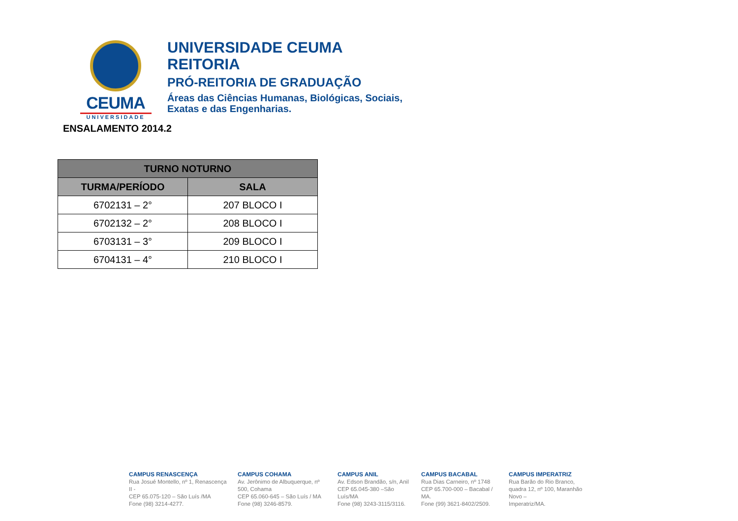CEUMA
UNIVERSIDADE
UNIVERSIDADE CEUMA
REITORIA
PRÓ-REITORIA DE GRADUAÇÃO
Áreas das Ciências Humanas, Biológicas, Sociais,
Exatas e das Engenharias.
ENSALAMENTO 2014.2
| TURNO NOTURNO | |
| --- | --- |
| TURMA/PERÍODO | SALA |
| 6702131 – 2° | 207 BLOCO I |
| 6702132 – 2° | 208 BLOCO I |
| 6703131 – 3° | 209 BLOCO I |
| 6704131 – 4° | 210 BLOCO I |
CAMPUS RENASCENÇA
Rua Josué Montello, nº 1, Renascença II -
CEP 65.075-120 – São Luís /MA
Fone (98) 3214-4277.
CAMPUS COHAMA
Av. Jerônimo de Albuquerque, nº 500, Cohama
CEP 65.060-645 – São Luís / MA
Fone (98) 3246-8579.
CAMPUS ANIL
Av. Edson Brandão, s/n, Anil
CEP 65.045-380 –São Luís/MA
Fone (98) 3243-3115/3116.
CAMPUS BACABAL
Rua Dias Carneiro, nº 1748
CEP 65.700-000 – Bacabal / MA.
Fone (99) 3621-8402/2509.
CAMPUS IMPERATRIZ
Rua Barão do Rio Branco, quadra 12, nº 100, Maranhão Novo –
Imperatriz/MA.